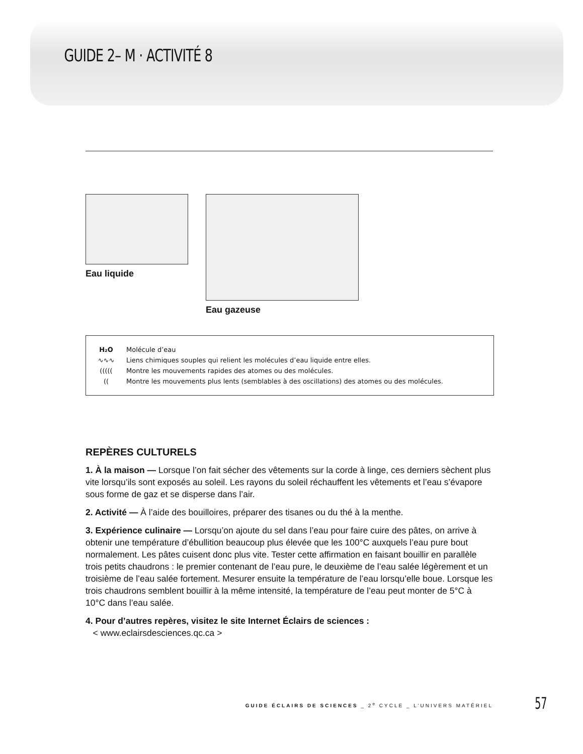GUIDE 2– M · ACTIVITÉ 8
Eau liquide Eau gazeuse
H₂O Molécule d’eau
∿∿∿ Liens chimiques souples qui relient les molécules d’eau liquide entre elles.
(((((Montre les mouvements rapides des atomes ou des molécules.
((Montre les mouvements plus lents (semblables à des oscillations) des atomes ou des molécules.
REPÈRES CULTURELS
1. À la maison — Lorsque l’on fait sécher des vêtements sur la corde à linge, ces derniers sèchent plus vite lorsqu’ils sont exposés au soleil. Les rayons du soleil réchauffent les vêtements et l’eau s’évapore sous forme de gaz et se disperse dans l’air.
2. Activité — À l’aide des bouilloires, préparer des tisanes ou du thé à la menthe.
3. Expérience culinaire — Lorsqu’on ajoute du sel dans l’eau pour faire cuire des pâtes, on arrive à obtenir une température d’ébullition beaucoup plus élevée que les 100°C auxquels l’eau pure bout normalement. Les pâtes cuisent donc plus vite. Tester cette affirmation en faisant bouillir en parallèle trois petits chaudrons : le premier contenant de l’eau pure, le deuxième de l’eau salée légèrement et un troisième de l’eau salée fortement. Mesurer ensuite la température de l’eau lorsqu’elle boue. Lorsque les trois chaudrons semblent bouillir à la même intensité, la température de l’eau peut monter de 5°C à 10°C dans l’eau salée.
4. Pour d’autres repères, visitez le site Internet Éclairs de sciences :
< www.eclairsdesciences.qc.ca >
GUIDE ÉCLAIRS DE SCIENCES _ 2<sup>e</sup> CYCLE _ L’UNIVERS MATÉRIEL 57